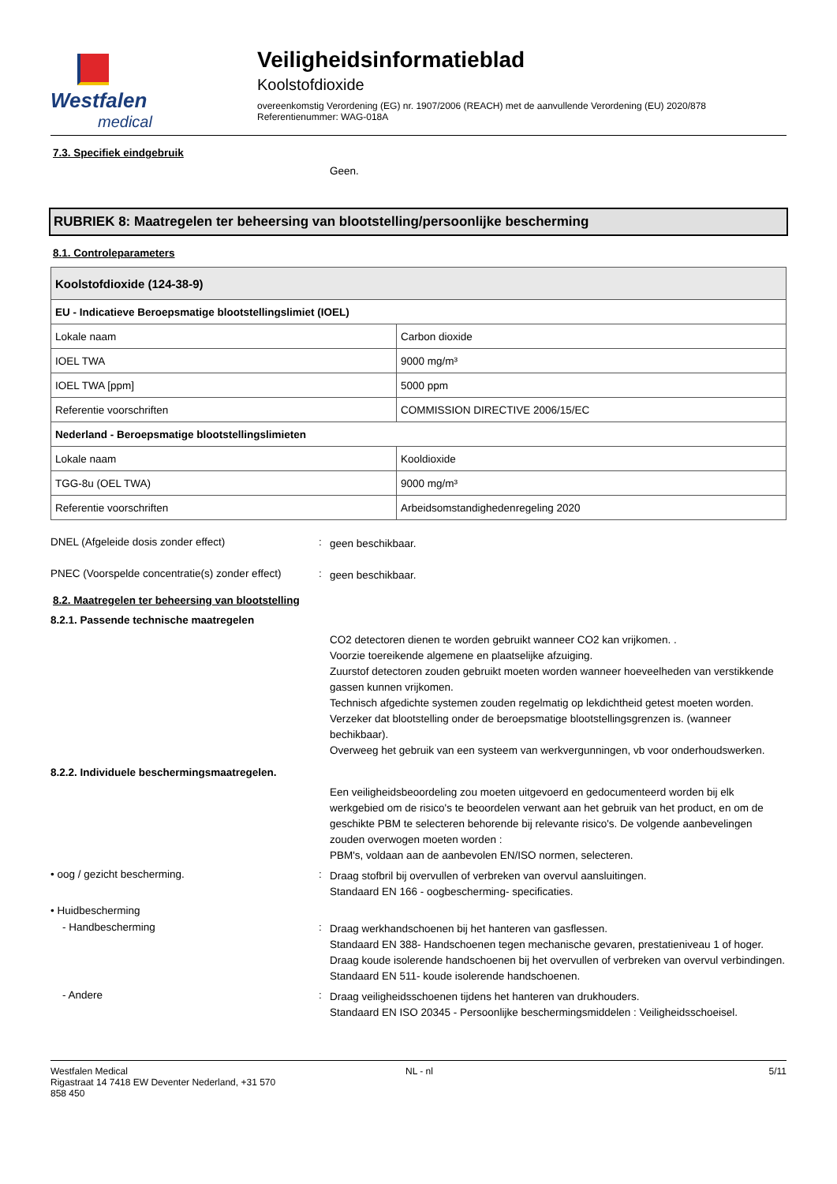Westfalen
medical
Veiligheidsinformatieblad
Koolstofdioxide
overeenkomstig Verordening (EG) nr. 1907/2006 (REACH) met de aanvullende Verordening (EU) 2020/878
Referentienummer: WAG-018A
7.3. Specifiek eindgebruik
Geen.
RUBRIEK 8: Maatregelen ter beheersing van blootstelling/persoonlijke bescherming
8.1. Controleparameters
| Koolstofdioxide (124-38-9) | |
| --- | --- |
| EU - Indicatieve Beroepsmatige blootstellingslimiet (IOEL) | |
| Lokale naam | Carbon dioxide |
| IOEL TWA | 9000 mg/m³ |
| IOEL TWA [ppm] | 5000 ppm |
| Referentie voorschriften | COMMISSION DIRECTIVE 2006/15/EC |
| Nederland - Beroepsmatige blootstellingslimieten | |
| Lokale naam | Kooldioxide |
| TGG-8u (OEL TWA) | 9000 mg/m³ |
| Referentie voorschriften | Arbeidsomstandighedenregeling 2020 |
DNEL (Afgeleide dosis zonder effect) :
geen beschikbaar.
PNEC (Voorspelde concentratie(s) zonder effect)
:
geen beschikbaar.
8.2. Maatregelen ter beheersing van blootstelling
8.2.1. Passende technische maatregelen
CO2 detectoren dienen te worden gebruikt wanneer CO2 kan vrijkomen. .
Voorzie toereikende algemene en plaatselijke afzuiging.
Zuurstof detectoren zouden gebruikt moeten worden wanneer hoeveelheden van verstikkende gassen kunnen vrijkomen.
Technisch afgedichte systemen zouden regelmatig op lekdichtheid getest moeten worden.
Verzeker dat blootstelling onder de beroepsmatige blootstellingsgrenzen is. (wanneer bechikbaar).
Overweeg het gebruik van een systeem van werkvergunningen, vb voor onderhoudswerken.
8.2.2. Individuele beschermingsmaatregelen.
Een veiligheidsbeoordeling zou moeten uitgevoerd en gedocumenteerd worden bij elk werkgebied om de risico's te beoordelen verwant aan het gebruik van het product, en om de geschikte PBM te selecteren behorende bij relevante risico's. De volgende aanbevelingen zouden overwogen moeten worden :
PBM's, voldaan aan de aanbevolen EN/ISO normen, selecteren.
• oog / gezicht bescherming. :
Draag stofbril bij overvullen of verbreken van overvul aansluitingen.
Standaard EN 166 - oogbescherming- specificaties.
• Huidbescherming
- Handbescherming :
Draag werkhandschoenen bij het hanteren van gasflessen.
Standaard EN 388- Handschoenen tegen mechanische gevaren, prestatieniveau 1 of hoger.
Draag koude isolerende handschoenen bij het overvullen of verbreken van overvul verbindingen.
Standaard EN 511- koude isolerende handschoenen.
- Andere :
Draag veiligheidsschoenen tijdens het hanteren van drukhouders.
Standaard EN ISO 20345 - Persoonlijke beschermingsmiddelen : Veiligheidsschoeisel.
Westfalen Medical
Rigastraat 14 7418 EW Deventer Nederland, +31 570
858 450
NL - nl 5/11